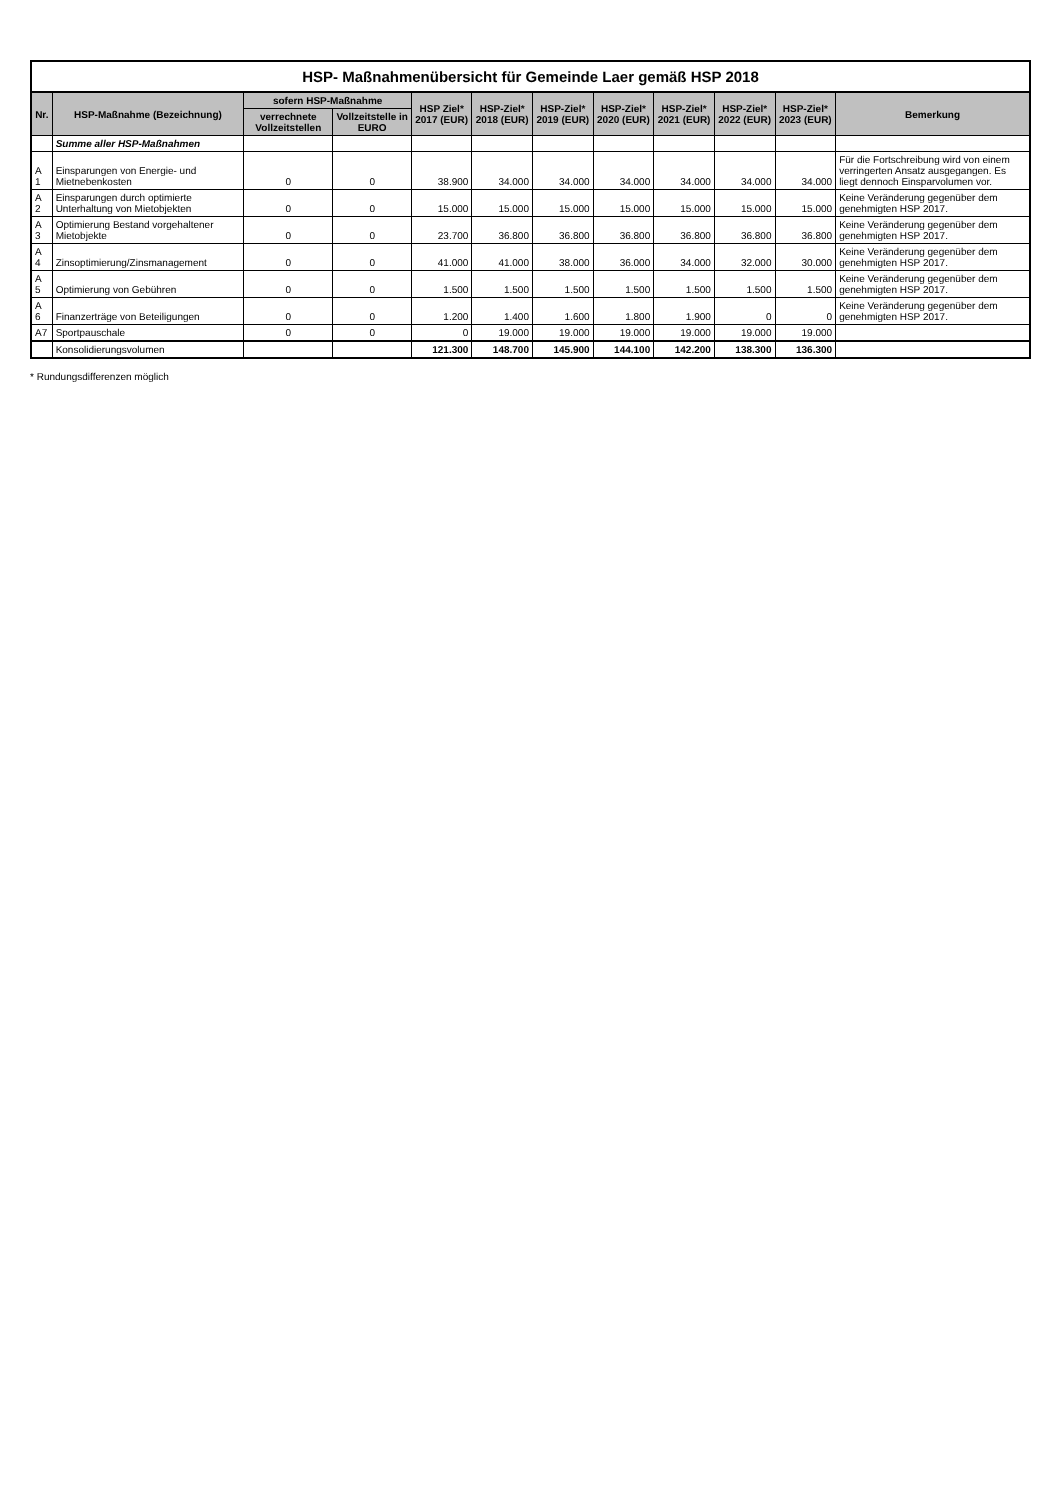HSP- Maßnahmenübersicht für Gemeinde Laer gemäß HSP 2018
| Nr. | HSP-Maßnahme (Bezeichnung) | sofern HSP-Maßnahme | | HSP Ziel* 2017 (EUR) | HSP-Ziel* 2018 (EUR) | HSP-Ziel* 2019 (EUR) | HSP-Ziel* 2020 (EUR) | HSP-Ziel* 2021 (EUR) | HSP-Ziel* 2022 (EUR) | HSP-Ziel* 2023 (EUR) | Bemerkung |
| --- | --- | --- | --- | --- | --- | --- | --- | --- | --- | --- | --- |
| | | verrechnete Vollzeitstellen | Vollzeitstelle in EURO | | | | | | | | |
| | Summe aller HSP-Maßnahmen | | | | | | | | | | |
| A 1 | Einsparungen von Energie- und Mietnebenkosten | 0 | 0 | 38.900 | 34.000 | 34.000 | 34.000 | 34.000 | 34.000 | 34.000 | Für die Fortschreibung wird von einem verringerten Ansatz ausgegangen. Es liegt dennoch Einsparvolumen vor. |
| A 2 | Einsparungen durch optimierte Unterhaltung von Mietobjekten | 0 | 0 | 15.000 | 15.000 | 15.000 | 15.000 | 15.000 | 15.000 | 15.000 | Keine Veränderung gegenüber dem genehmigten HSP 2017. |
| A 3 | Optimierung Bestand vorgehaltener Mietobjekte | 0 | 0 | 23.700 | 36.800 | 36.800 | 36.800 | 36.800 | 36.800 | 36.800 | Keine Veränderung gegenüber dem genehmigten HSP 2017. |
| A 4 | Zinsoptimierung/Zinsmanagement | 0 | 0 | 41.000 | 41.000 | 38.000 | 36.000 | 34.000 | 32.000 | 30.000 | Keine Veränderung gegenüber dem genehmigten HSP 2017. |
| A 5 | Optimierung von Gebühren | 0 | 0 | 1.500 | 1.500 | 1.500 | 1.500 | 1.500 | 1.500 | 1.500 | Keine Veränderung gegenüber dem genehmigten HSP 2017. |
| A 6 | Finanzerträge von Beteiligungen | 0 | 0 | 1.200 | 1.400 | 1.600 | 1.800 | 1.900 | 0 | 0 | Keine Veränderung gegenüber dem genehmigten HSP 2017. |
| A7 | Sportpauschale | 0 | 0 | 0 | 19.000 | 19.000 | 19.000 | 19.000 | 19.000 | 19.000 | |
| | Konsolidierungsvolumen | | | 121.300 | 148.700 | 145.900 | 144.100 | 142.200 | 138.300 | 136.300 | |
* Rundungsdifferenzen möglich